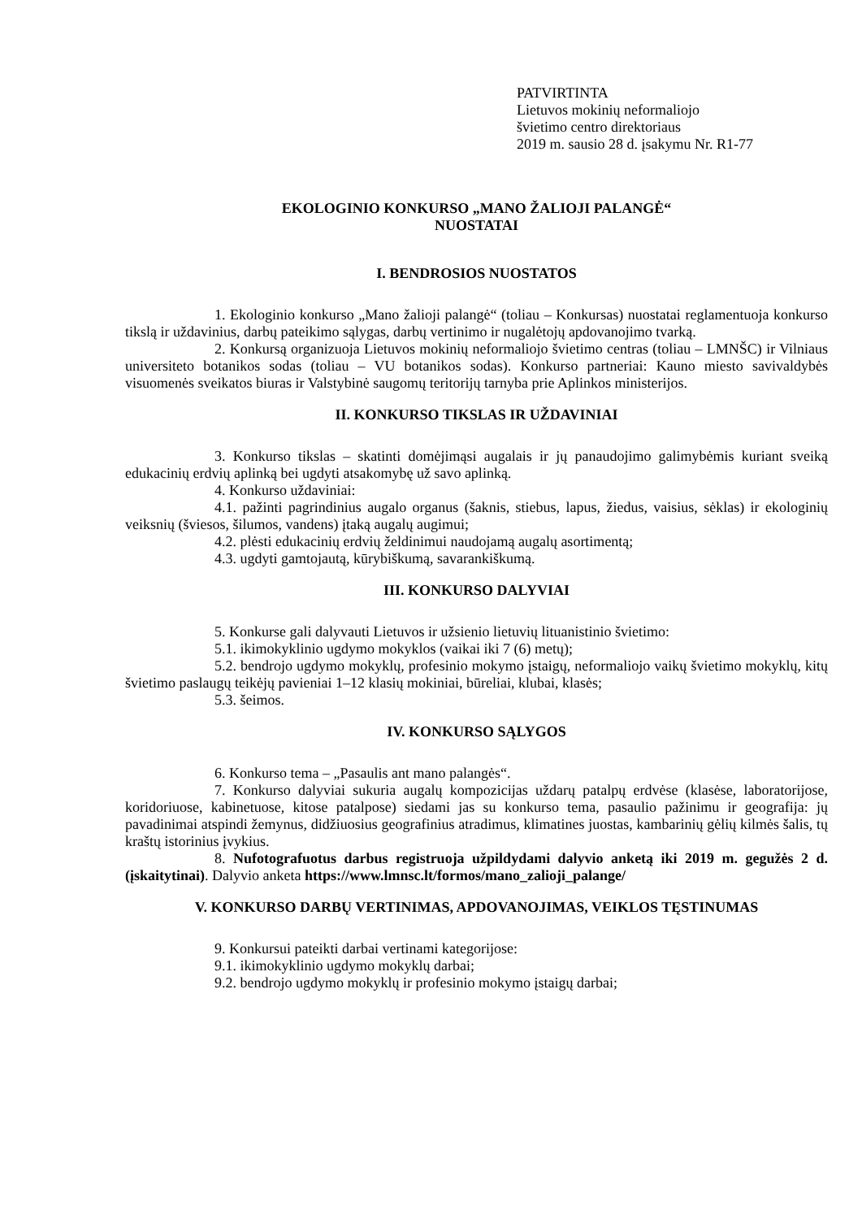PATVIRTINTA
Lietuvos mokinių neformaliojo
švietimo centro direktoriaus
2019 m. sausio 28 d. įsakymu Nr. R1-77
EKOLOGINIO KONKURSO „MANO ŽALIOJI PALANGĖ“
NUOSTATAI
I. BENDROSIOS NUOSTATOS
1. Ekologinio konkurso „Mano žalioji palangė“ (toliau – Konkursas) nuostatai reglamentuoja konkurso tikslą ir uždavinius, darbų pateikimo sąlygas, darbų vertinimo ir nugalėtojų apdovanojimo tvarką.
2. Konkursą organizuoja Lietuvos mokinių neformaliojo švietimo centras (toliau – LMNŠC) ir Vilniaus universiteto botanikos sodas (toliau – VU botanikos sodas). Konkurso partneriai: Kauno miesto savivaldybės visuomenės sveikatos biuras ir Valstybinė saugomų teritorijų tarnyba prie Aplinkos ministerijos.
II. KONKURSO TIKSLAS IR UŽDAVINIAI
3. Konkurso tikslas – skatinti domėjimąsi augalais ir jų panaudojimo galimybėmis kuriant sveiką edukacinių erdvių aplinką bei ugdyti atsakomybę už savo aplinką.
4. Konkurso uždaviniai:
4.1. pažinti pagrindinius augalo organus (šaknis, stiebus, lapus, žiedus, vaisius, sėklas) ir ekologinių veiksnių (šviesos, šilumos, vandens) įtaką augalų augimui;
4.2. plėsti edukacinių erdvių želdinimui naudojamą augalų asortimentą;
4.3. ugdyti gamtojautą, kūrybiškumą, savarankiškumą.
III. KONKURSO DALYVIAI
5. Konkurse gali dalyvauti Lietuvos ir užsienio lietuvių lituanistinio švietimo:
5.1. ikimokyklinio ugdymo mokyklos (vaikai iki 7 (6) metų);
5.2. bendrojo ugdymo mokyklų, profesinio mokymo įstaigų, neformaliojo vaikų švietimo mokyklų, kitų švietimo paslaugų teikėjų pavieniai 1–12 klasių mokiniai, būreliai, klubai, klasės;
5.3. šeimos.
IV. KONKURSO SĄLYGOS
6. Konkurso tema – „Pasaulis ant mano palangės“.
7. Konkurso dalyviai sukuria augalų kompozicijas uždarų patalpų erdvėse (klasėse, laboratorijose, koridoriuose, kabinetuose, kitose patalpose) siedami jas su konkurso tema, pasaulio pažinimu ir geografija: jų pavadinimai atspindi žemynus, didžiuosius geografinius atradimus, klimatines juostas, kambarinių gėlių kilmės šalis, tų kraštų istorinius įvykius.
8. Nufotografuotus darbus registruoja užpildydami dalyvio anketą iki 2019 m. gegužės 2 d. (įskaitytinai). Dalyvio anketa https://www.lmnsc.lt/formos/mano_zalioji_palange/
V. KONKURSO DARBŲ VERTINIMAS, APDOVANOJIMAS, VEIKLOS TĘSTINUMAS
9. Konkursui pateikti darbai vertinami kategorijose:
9.1. ikimokyklinio ugdymo mokyklų darbai;
9.2. bendrojo ugdymo mokyklų ir profesinio mokymo įstaigų darbai;